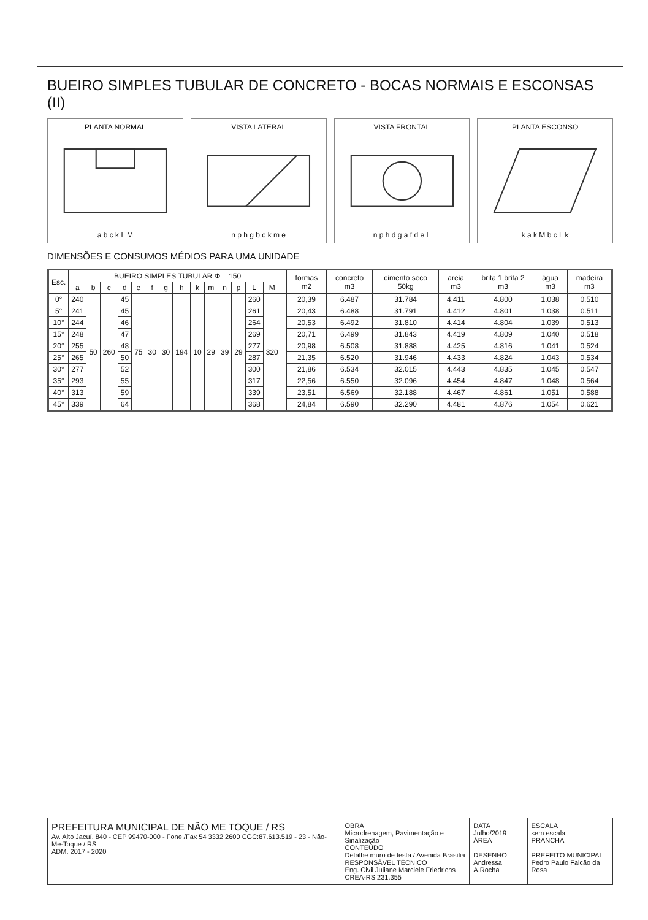BUEIRO SIMPLES TUBULAR DE CONCRETO - BOCAS NORMAIS E ESCONSAS (II)
PLANTA NORMAL
a b c k L M
VISTA LATERAL
n p h g b c k m e
VISTA FRONTAL
n p h d g a f d e L
PLANTA ESCONSO
k a k M b c L k
DIMENSÕES E CONSUMOS MÉDIOS PARA UMA UNIDADE
| Esc. | BUEIRO SIMPLES TUBULAR Φ = 150 | | | | | | | | | | | | | | | formas m2 | concreto m3 | cimento seco 50kg | areia m3 | brita 1 brita 2 m3 | água m3 | madeira m3 |
| --- | --- | --- | --- | --- | --- | --- | --- | --- | --- | --- | --- | --- | --- | --- | --- | --- | --- | --- | --- | --- | --- | --- |
| | a | b | c | d | e | f | g | h | k | m | n | p | L | M | | | | | | | | |
| 0° | 240 | 50 | 260 | 45 | 75 | 30 | 30 | 194 | 10 | 29 | 39 | 29 | 260 | 320 | | 20,39 | 6.487 | 31.784 | 4.411 | 4.800 | 1.038 | 0.510 |
| 5° | 241 | | | 45 | | | | | | | | | 261 | | | 20,43 | 6.488 | 31.791 | 4.412 | 4.801 | 1.038 | 0.511 |
| 10° | 244 | | | 46 | | | | | | | | | 264 | | | 20,53 | 6.492 | 31.810 | 4.414 | 4.804 | 1.039 | 0.513 |
| 15° | 248 | | | 47 | | | | | | | | | 269 | | | 20,71 | 6.499 | 31.843 | 4.419 | 4.809 | 1.040 | 0.518 |
| 20° | 255 | | | 48 | | | | | | | | | 277 | | | 20,98 | 6.508 | 31.888 | 4.425 | 4.816 | 1.041 | 0.524 |
| 25° | 265 | | | 50 | | | | | | | | | 287 | | | 21,35 | 6.520 | 31.946 | 4.433 | 4.824 | 1.043 | 0.534 |
| 30° | 277 | | | 52 | | | | | | | | | 300 | | | 21,86 | 6.534 | 32.015 | 4.443 | 4.835 | 1.045 | 0.547 |
| 35° | 293 | | | 55 | | | | | | | | | 317 | | | 22,56 | 6.550 | 32.096 | 4.454 | 4.847 | 1.048 | 0.564 |
| 40° | 313 | | | 59 | | | | | | | | | 339 | | | 23,51 | 6.569 | 32.188 | 4.467 | 4.861 | 1.051 | 0.588 |
| 45° | 339 | | | 64 | | | | | | | | | 368 | | | 24,84 | 6.590 | 32.290 | 4.481 | 4.876 | 1.054 | 0.621 |
PREFEITURA MUNICIPAL DE NÃO ME TOQUE / RS
Av. Alto Jacuí, 840 - CEP 99470-000 - Fone /Fax 54 3332 2600 CGC:87.613.519 - 23 - Não-Me-Toque / RS
ADM. 2017 - 2020
OBRA
Microdrenagem, Pavimentação e Sinalização
CONTEÚDO
Detalhe muro de testa / Avenida Brasília
RESPONSÁVEL TÉCNICO
Eng. Civil Juliane Marciele Friedrichs
CREA-RS 231.355
DATA
Julho/2019
ÁREA
DESENHO
Andressa A.Rocha
ESCALA
sem escala
PRANCHA
PREFEITO MUNICIPAL
Pedro Paulo Falcão da Rosa